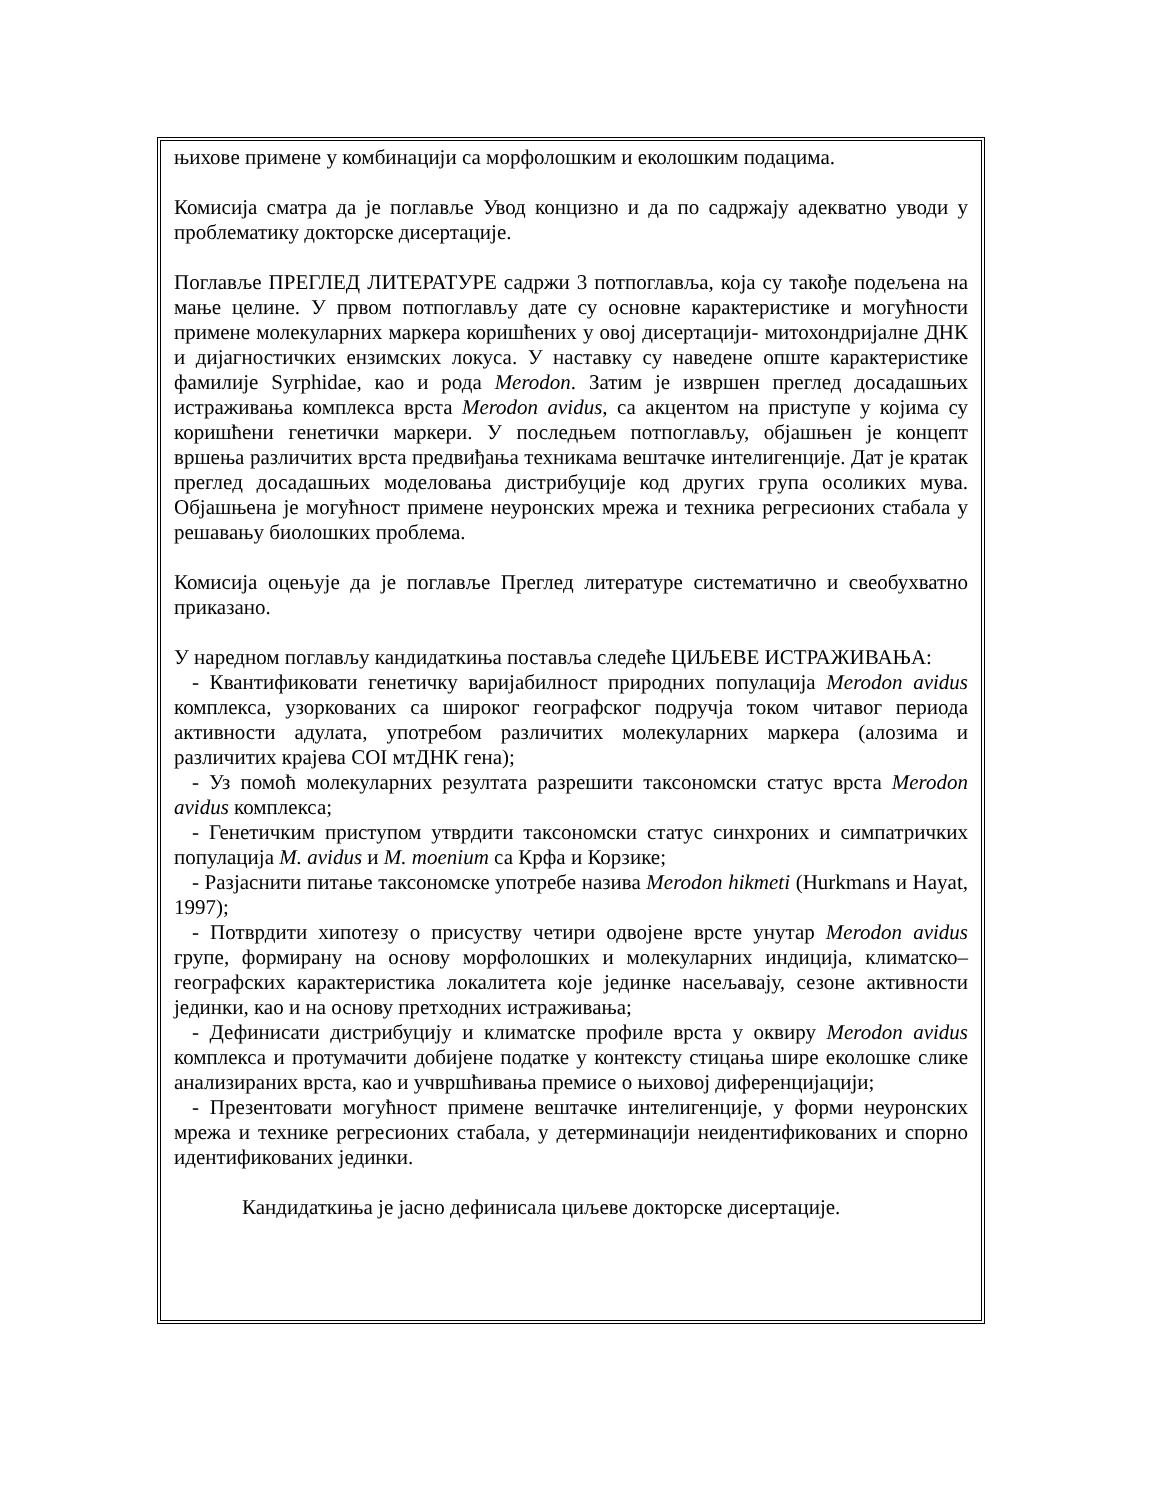њихове примене у комбинацији са морфолошким и еколошким подацима.
Комисија сматра да је поглавље Увод концизно и да по садржају адекватно уводи у проблематику докторске дисертације.
Поглавље ПРЕГЛЕД ЛИТЕРАТУРЕ садржи 3 потпоглавља, која су такође подељена на мање целине. У првом потпоглављу дате су основне карактеристике и могућности примене молекуларних маркера коришћених у овој дисертацији- митохондријалне ДНК и дијагностичких ензимских локуса. У наставку су наведене опште карактеристике фамилије Syrphidae, као и рода Merodon. Затим је извршен преглед досадашњих истраживања комплекса врста Merodon avidus, са акцентом на приступе у којима су коришћени генетички маркери. У последњем потпоглављу, објашњен је концепт вршења различитих врста предвиђања техникама вештачке интелигенције. Дат је кратак преглед досадашњих моделовања дистрибуције код других група осоликих мува. Објашњена је могућност примене неуронских мрежа и техника регресионих стабала у решавању биолошких проблема.
Комисија оцењује да је поглавље Преглед литературе систематично и свеобухватно приказано.
У наредном поглављу кандидаткиња поставља следеће ЦИЉЕВЕ ИСТРАЖИВАЊА:
- Квантификовати генетичку варијабилност природних популација Merodon avidus комплекса, узоркованих са широког географског подручја током читавог периода активности адулата, употребом различитих молекуларних маркера (алозима и различитих крајева COI мтДНК гена);
- Уз помоћ молекуларних резултата разрешити таксономски статус врста Merodon avidus комплекса;
- Генетичким приступом утврдити таксономски статус синхроних и симпатричких популација M. avidus и M. moenium са Крфа и Корзике;
- Разјаснити питање таксономске употребе назива Merodon hikmeti (Hurkmans и Hayat, 1997);
- Потврдити хипотезу о присуству четири одвојене врсте унутар Merodon avidus групе, формирану на основу морфолошких и молекуларних индиција, климатско–географских карактеристика локалитета које јединке насељавају, сезоне активности јединки, као и на основу претходних истраживања;
- Дефинисати дистрибуцију и климатске профиле врста у оквиру Merodon avidus комплекса и протумачити добијене податке у контексту стицања шире еколошке слике анализираних врста, као и учвршћивања премисе о њиховој диференцијацији;
- Презентовати могућност примене вештачке интелигенције, у форми неуронских мрежа и технике регресионих стабала, у детерминацији неидентификованих и спорно идентификованих јединки.
Кандидаткиња је јасно дефинисала циљеве докторске дисертације.